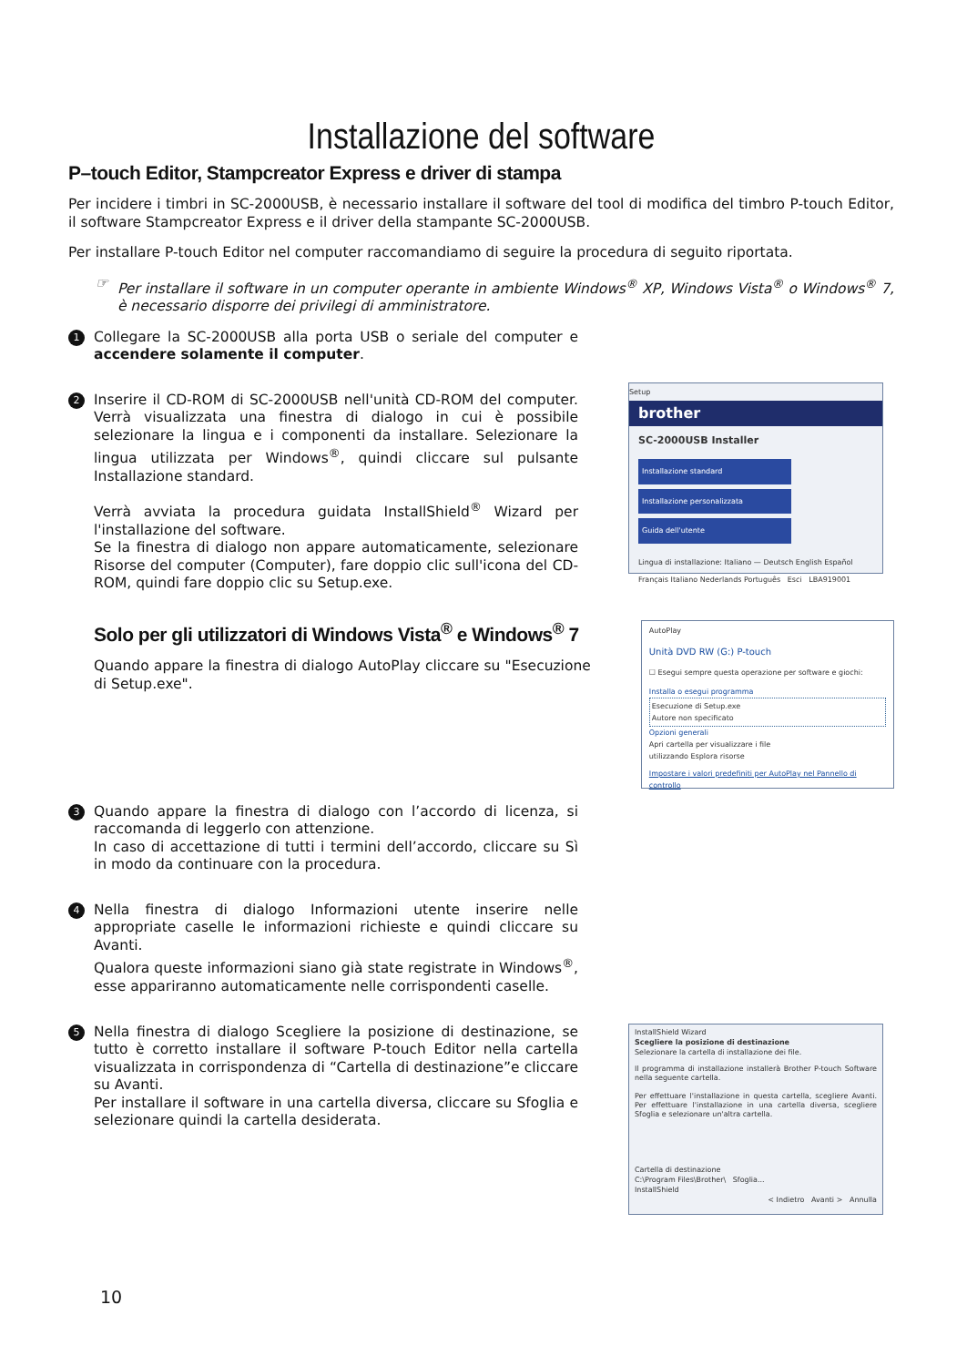Installazione del software
P–touch Editor, Stampcreator Express e driver di stampa
Per incidere i timbri in SC-2000USB, è necessario installare il software del tool di modifica del timbro P-touch Editor, il software Stampcreator Express e il driver della stampante SC-2000USB.
Per installare P-touch Editor nel computer raccomandiamo di seguire la procedura di seguito riportata.
☞ Per installare il software in un computer operante in ambiente Windows<sup>®</sup> XP, Windows Vista<sup>®</sup> o Windows<sup>®</sup> 7, è necessario disporre dei privilegi di amministratore.
1
Collegare la SC-2000USB alla porta USB o seriale del computer e accendere solamente il computer.
2
Inserire il CD-ROM di SC-2000USB nell'unità CD-ROM del computer. Verrà visualizzata una finestra di dialogo in cui è possibile selezionare la lingua e i componenti da installare. Selezionare la lingua utilizzata per Windows<sup>®</sup>, quindi cliccare sul pulsante Installazione standard.
Verrà avviata la procedura guidata InstallShield<sup>®</sup> Wizard per l'installazione del software.
Se la finestra di dialogo non appare automaticamente, selezionare Risorse del computer (Computer), fare doppio clic sull'icona del CD-ROM, quindi fare doppio clic su Setup.exe.
Setup
brother
SC-2000USB Installer
Installazione standard
Installazione personalizzata
Guida dell'utente
Lingua di installazione: Italiano — Deutsch English Español Français Italiano Nederlands Português Esci LBA919001
Solo per gli utilizzatori di Windows Vista<sup>®</sup> e Windows<sup>®</sup> 7
Quando appare la finestra di dialogo AutoPlay cliccare su "Esecuzione di Setup.exe".
AutoPlay
Unità DVD RW (G:) P-touch
☐ Esegui sempre questa operazione per software e giochi:
Installa o esegui programma
Esecuzione di Setup.exe
Autore non specificato
Opzioni generali
Apri cartella per visualizzare i file
utilizzando Esplora risorse
Impostare i valori predefiniti per AutoPlay nel Pannello di controllo
3
Quando appare la finestra di dialogo con l’accordo di licenza, si raccomanda di leggerlo con attenzione.
In caso di accettazione di tutti i termini dell’accordo, cliccare su Sì in modo da continuare con la procedura.
4
Nella finestra di dialogo Informazioni utente inserire nelle appropriate caselle le informazioni richieste e quindi cliccare su Avanti.
Qualora queste informazioni siano già state registrate in Windows<sup>®</sup>, esse appariranno automaticamente nelle corrispondenti caselle.
5
Nella finestra di dialogo Scegliere la posizione di destinazione, se tutto è corretto installare il software P-touch Editor nella cartella visualizzata in corrispondenza di “Cartella di destinazione”e cliccare su Avanti.
Per installare il software in una cartella diversa, cliccare su Sfoglia e selezionare quindi la cartella desiderata.
InstallShield Wizard
Scegliere la posizione di destinazione
Selezionare la cartella di installazione dei file.
Il programma di installazione installerà Brother P-touch Software nella seguente cartella.
Per effettuare l'installazione in questa cartella, scegliere Avanti. Per effettuare l'installazione in una cartella diversa, scegliere Sfoglia e selezionare un'altra cartella.
Cartella di destinazione
C:\Program Files\Brother\ Sfoglia...
InstallShield
< Indietro Avanti > Annulla
10